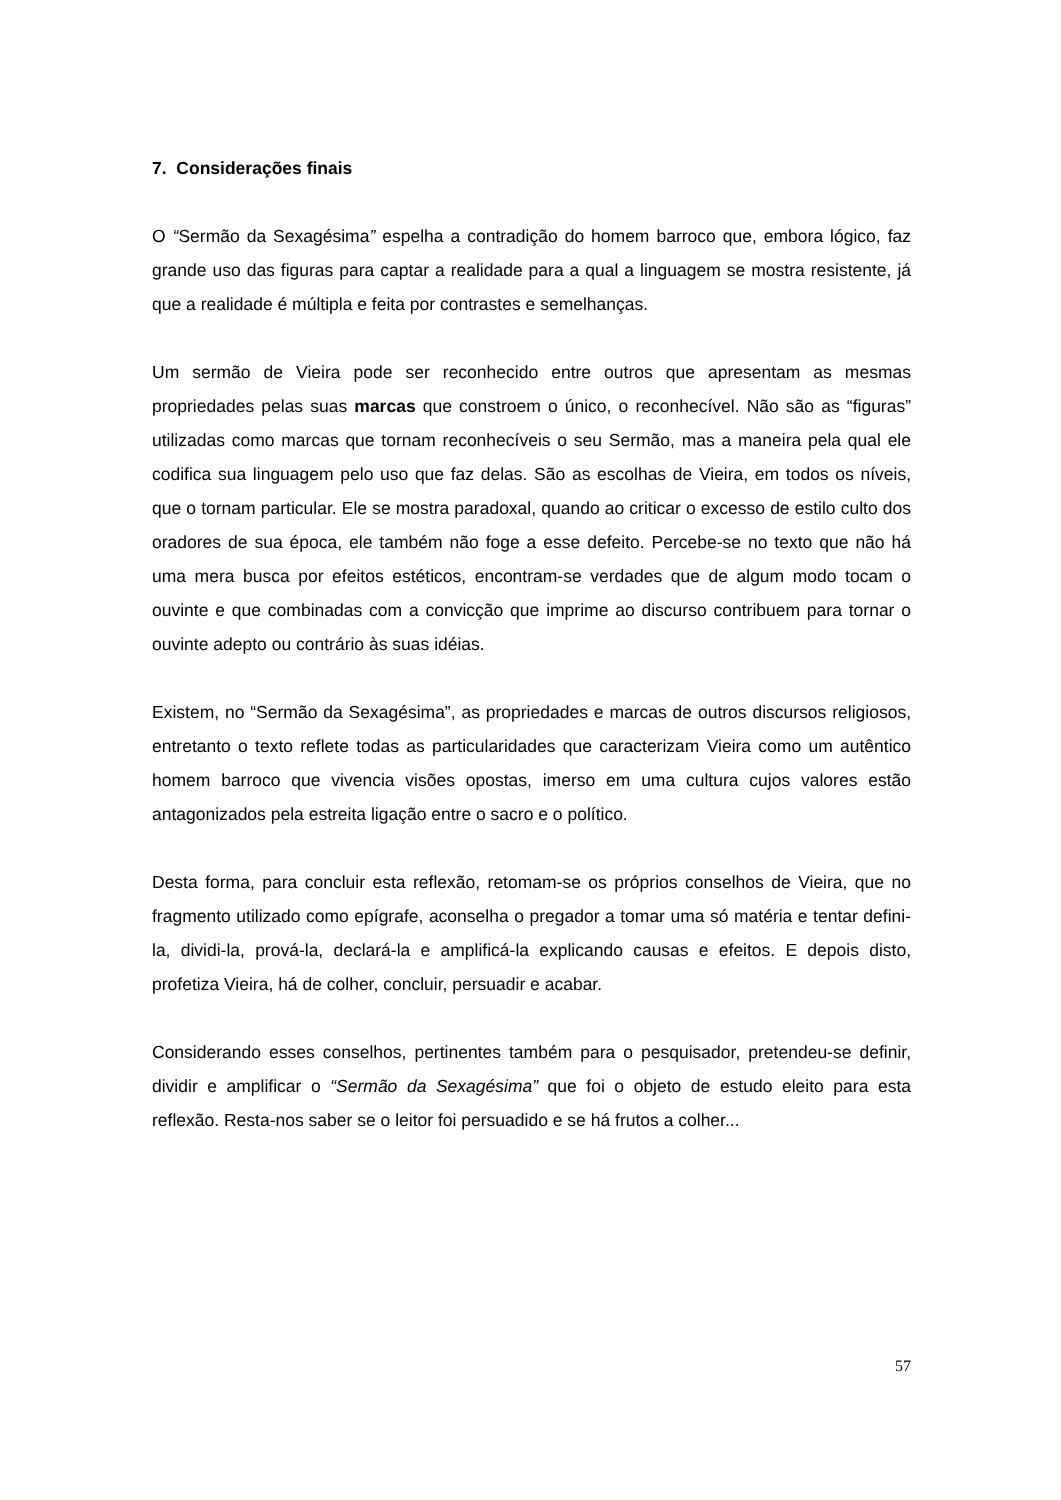7. Considerações finais
O “Sermão da Sexagésima” espelha a contradição do homem barroco que, embora lógico, faz grande uso das figuras para captar a realidade para a qual a linguagem se mostra resistente, já que a realidade é múltipla e feita por contrastes e semelhanças.
Um sermão de Vieira pode ser reconhecido entre outros que apresentam as mesmas propriedades pelas suas marcas que constroem o único, o reconhecível. Não são as “figuras” utilizadas como marcas que tornam reconhecíveis o seu Sermão, mas a maneira pela qual ele codifica sua linguagem pelo uso que faz delas. São as escolhas de Vieira, em todos os níveis, que o tornam particular. Ele se mostra paradoxal, quando ao criticar o excesso de estilo culto dos oradores de sua época, ele também não foge a esse defeito. Percebe-se no texto que não há uma mera busca por efeitos estéticos, encontram-se verdades que de algum modo tocam o ouvinte e que combinadas com a convicção que imprime ao discurso contribuem para tornar o ouvinte adepto ou contrário às suas idéias.
Existem, no “Sermão da Sexagésima”, as propriedades e marcas de outros discursos religiosos, entretanto o texto reflete todas as particularidades que caracterizam Vieira como um autêntico homem barroco que vivencia visões opostas, imerso em uma cultura cujos valores estão antagonizados pela estreita ligação entre o sacro e o político.
Desta forma, para concluir esta reflexão, retomam-se os próprios conselhos de Vieira, que no fragmento utilizado como epígrafe, aconselha o pregador a tomar uma só matéria e tentar defini-la, dividi-la, prová-la, declará-la e amplificá-la explicando causas e efeitos. E depois disto, profetiza Vieira, há de colher, concluir, persuadir e acabar.
Considerando esses conselhos, pertinentes também para o pesquisador, pretendeu-se definir, dividir e amplificar o “Sermão da Sexagésima” que foi o objeto de estudo eleito para esta reflexão. Resta-nos saber se o leitor foi persuadido e se há frutos a colher...
57